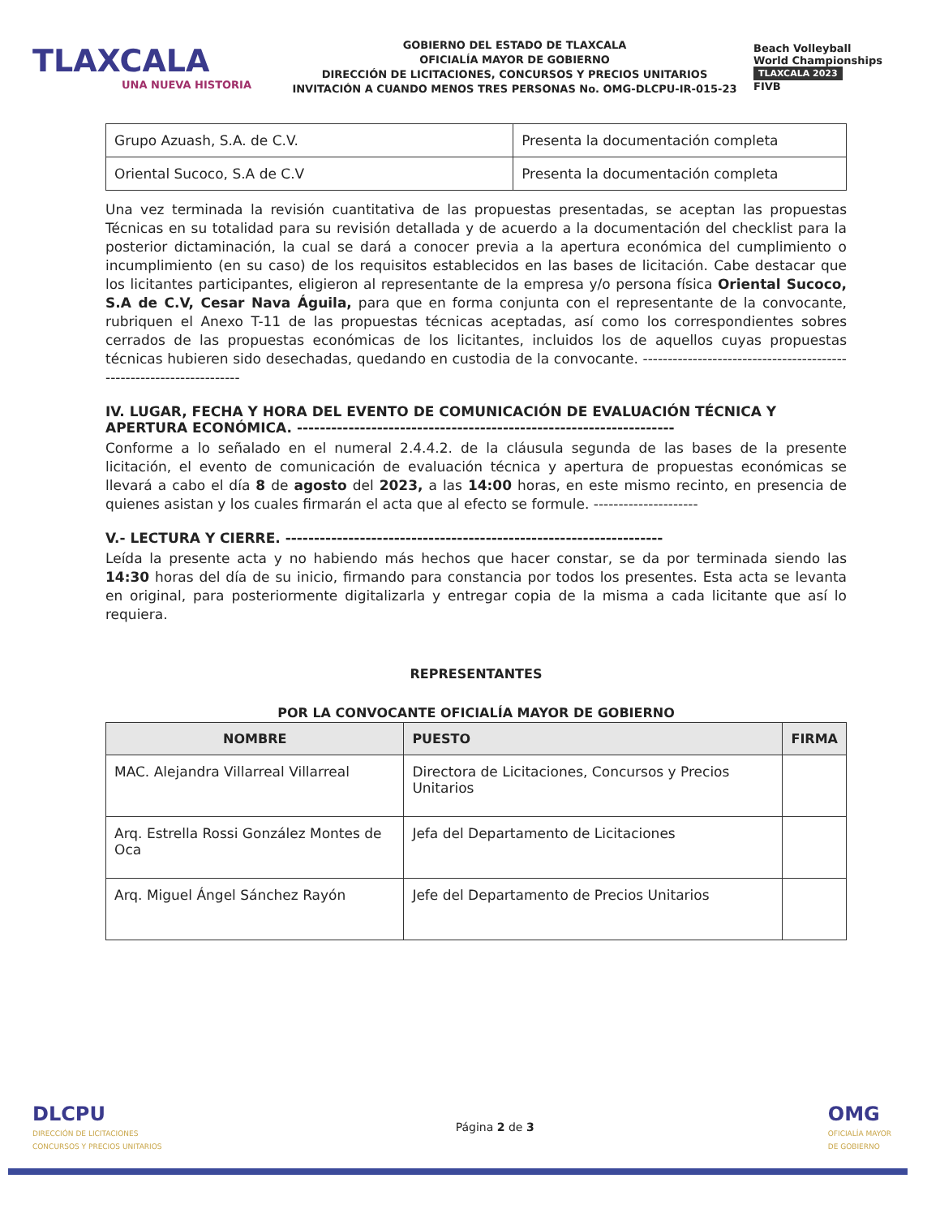TLAXCALA
UNA NUEVA HISTORIA
GOBIERNO DEL ESTADO DE TLAXCALA
OFICIALÍA MAYOR DE GOBIERNO
DIRECCIÓN DE LICITACIONES, CONCURSOS Y PRECIOS UNITARIOS
INVITACIÓN A CUANDO MENOS TRES PERSONAS No. OMG-DLCPU-IR-015-23
Beach Volleyball
World Championships
TLAXCALA 2023
FIVB
| Grupo Azuash, S.A. de C.V. | Presenta la documentación completa |
| Oriental Sucoco, S.A de C.V | Presenta la documentación completa |
Una vez terminada la revisión cuantitativa de las propuestas presentadas, se aceptan las propuestas Técnicas en su totalidad para su revisión detallada y de acuerdo a la documentación del checklist para la posterior dictaminación, la cual se dará a conocer previa a la apertura económica del cumplimiento o incumplimiento (en su caso) de los requisitos establecidos en las bases de licitación. Cabe destacar que los licitantes participantes, eligieron al representante de la empresa y/o persona física Oriental Sucoco, S.A de C.V, Cesar Nava Águila, para que en forma conjunta con el representante de la convocante, rubriquen el Anexo T-11 de las propuestas técnicas aceptadas, así como los correspondientes sobres cerrados de las propuestas económicas de los licitantes, incluidos los de aquellos cuyas propuestas técnicas hubieren sido desechadas, quedando en custodia de la convocante. --------------------------------------------------------------------
IV. LUGAR, FECHA Y HORA DEL EVENTO DE COMUNICACIÓN DE EVALUACIÓN TÉCNICA Y APERTURA ECONÓMICA. ------------------------------------------------------------------
Conforme a lo señalado en el numeral 2.4.4.2. de la cláusula segunda de las bases de la presente licitación, el evento de comunicación de evaluación técnica y apertura de propuestas económicas se llevará a cabo el día 8 de agosto del 2023, a las 14:00 horas, en este mismo recinto, en presencia de quienes asistan y los cuales firmarán el acta que al efecto se formule. ---------------------
V.- LECTURA Y CIERRE. ------------------------------------------------------------------
Leída la presente acta y no habiendo más hechos que hacer constar, se da por terminada siendo las 14:30 horas del día de su inicio, firmando para constancia por todos los presentes. Esta acta se levanta en original, para posteriormente digitalizarla y entregar copia de la misma a cada licitante que así lo requiera.
REPRESENTANTES
POR LA CONVOCANTE OFICIALÍA MAYOR DE GOBIERNO
| NOMBRE | PUESTO | FIRMA |
| --- | --- | --- |
| MAC. Alejandra Villarreal Villarreal | Directora de Licitaciones, Concursos y Precios Unitarios | |
| Arq. Estrella Rossi González Montes de Oca | Jefa del Departamento de Licitaciones | |
| Arq. Miguel Ángel Sánchez Rayón | Jefe del Departamento de Precios Unitarios | |
DLCPU
DIRECCIÓN DE LICITACIONES
CONCURSOS Y PRECIOS UNITARIOS
Página 2 de 3
OMG
OFICIALÍA MAYOR
DE GOBIERNO